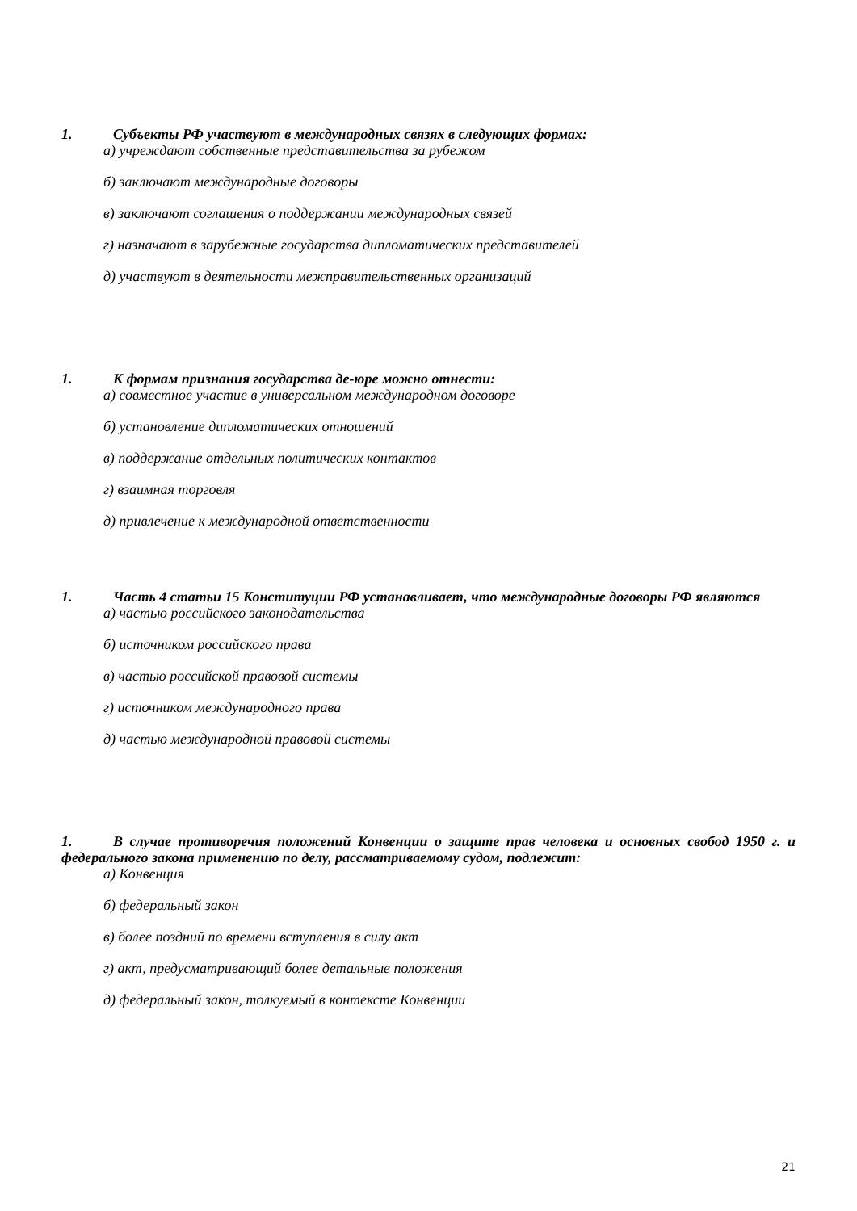1. Субъекты РФ участвуют в международных связях в следующих формах:
а) учреждают собственные представительства за рубежом
б) заключают международные договоры
в) заключают соглашения о поддержании международных связей
г) назначают в зарубежные государства дипломатических представителей
д) участвуют в деятельности межправительственных организаций
1. К формам признания государства де-юре можно отнести:
а) совместное участие в универсальном международном договоре
б) установление дипломатических отношений
в) поддержание отдельных политических контактов
г) взаимная торговля
д) привлечение к международной ответственности
1. Часть 4 статьи 15 Конституции РФ устанавливает, что международные договоры РФ являются
а) частью российского законодательства
б) источником российского права
в) частью российской правовой системы
г) источником международного права
д) частью международной правовой системы
1. В случае противоречия положений Конвенции о защите прав человека и основных свобод 1950 г. и федерального закона применению по делу, рассматриваемому судом, подлежит:
а) Конвенция
б) федеральный закон
в) более поздний по времени вступления в силу акт
г) акт, предусматривающий более детальные положения
д) федеральный закон, толкуемый в контексте Конвенции
21